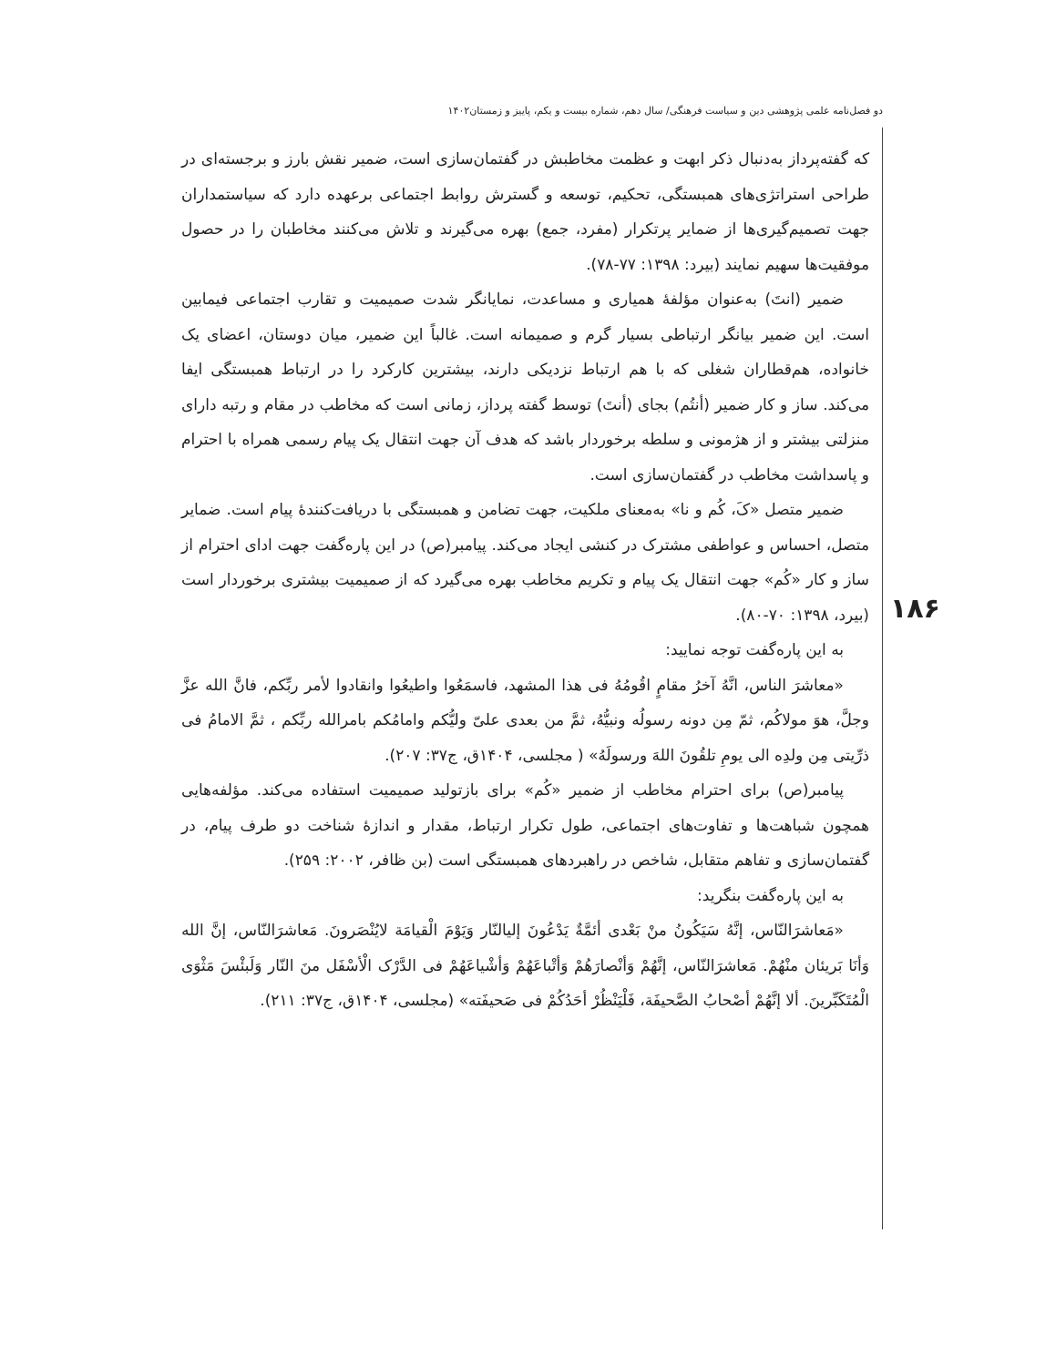دو فصل‌نامه علمی پژوهشی دین و سیاست فرهنگی/ سال دهم، شماره بیست و یکم، پاییز و زمستان۱۴۰۲
۱۸۶
که گفته‌پرداز به‌دنبال ذکر ابهت و عظمت مخاطبش در گفتمان‌سازی است، ضمیر نقش بارز و برجسته‌ای در طراحی استراتژی‌های همبستگی، تحکیم، توسعه و گسترش روابط اجتماعی برعهده دارد که سیاستمداران جهت تصمیم‌گیری‌ها از ضمایر پرتکرار (مفرد، جمع) بهره می‌گیرند و تلاش می‌کنند مخاطبان را در حصول موفقیت‌ها سهیم نمایند (بیرد: ۱۳۹۸: ۷۷-۷۸).
ضمیر (انتَ) به‌عنوان مؤلفهٔ همیاری و مساعدت، نمایانگر شدت صمیمیت و تقارب اجتماعی فیمابین است. این ضمیر بیانگر ارتباطی بسیار گرم و صمیمانه است. غالباً این ضمیر، میان دوستان، اعضای یک خانواده، هم‌قطاران شغلی که با هم ارتباط نزدیکی دارند، بیشترین کارکرد را در ارتباط همبستگی ایفا می‌کند. ساز و کار ضمیر (أنتُم) بجای (أنتَ) توسط گفته پرداز، زمانی است که مخاطب در مقام و رتبه دارای منزلتی بیشتر و از هژمونی و سلطه برخوردار باشد که هدف آن جهت انتقال یک پیام رسمی همراه با احترام و پاسداشت مخاطب در گفتمان‌سازی است.
ضمیر متصل «کَ، کُم و نا» به‌معنای ملکیت، جهت تضامن و همبستگی با دریافت‌کنندهٔ پیام است. ضمایر متصل، احساس و عواطفی مشترک در کنشی ایجاد می‌کند. پیامبر(ص) در این پاره‌گفت جهت ادای احترام از ساز و کار «کُم» جهت انتقال یک پیام و تکریم مخاطب بهره می‌گیرد که از صمیمیت بیشتری برخوردار است (بیرد، ۱۳۹۸: ۷۰-۸۰).
به این پاره‌گفت توجه نمایید:
«معاشرَ الناس، انَّهُ آخرُ مقامٍ اقُومُهُ فی هذا المشهد، فاسمَعُوا واطیعُوا وانقادوا لأمر ربِّکم، فانَّ الله عزَّ وجلَّ، هوَ مولاکُم، ثمّ مِن دونه رسولُه ونبیُّهُ، ثمَّ من بعدی علیّ ولیُّکم وامامُکم بامرالله ربِّکم ، ثمَّ الامامُ فی ذرِّیتی مِن ولدِه الی یومِ تلقُونَ اللهَ ورسولَهُ» ( مجلسی، ۱۴۰۴ق، ج۳۷: ۲۰۷).
پیامبر(ص) برای احترام مخاطب از ضمیر «کُم» برای بازتولید صمیمیت استفاده می‌کند. مؤلفه‌هایی همچون شباهت‌ها و تفاوت‌های اجتماعی، طول تکرار ارتباط، مقدار و اندازهٔ شناخت دو طرف پیام، در گفتمان‌سازی و تفاهم متقابل، شاخص در راهبردهای همبستگی است (بن ظافر، ۲۰۰۲: ۲۵۹).
به این پاره‌گفت بنگرید:
«مَعاشرَالنّاس، إنَّهُ سَیَکُونُ منْ بَعْدی أئمَّةٌ یَدْعُونَ إلیالنّار وَیَوْمَ الْقیامَة لایُنْصَرونَ. مَعاشرَالنّاس، إنَّ الله وَأنَا بَریئان منْهُمْ. مَعاشرَالنّاس، إنَّهُمْ وَأنْصارَهُمْ وَأتْباعَهُمْ وَأشْیاعَهُمْ فی الدَّرْک الْأسْفَل منَ النّار وَلَبئْسَ مَثْوَی الْمُتَکَبِّرینَ. ألا إنَّهُمْ أصْحابُ الصَّحیفَة، فَلْیَنْظُرْ أحَدُکُمْ فی صَحیفَته» (مجلسی، ۱۴۰۴ق، ج۳۷: ۲۱۱).